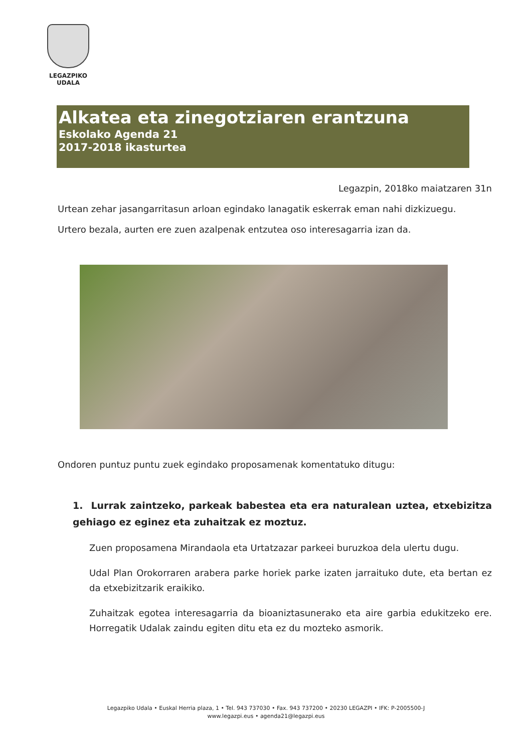LEGAZPIKO
UDALA
Alkatea eta zinegotziaren erantzuna
Eskolako Agenda 21
2017-2018 ikasturtea
Legazpin, 2018ko maiatzaren 31n
Urtean zehar jasangarritasun arloan egindako lanagatik eskerrak eman nahi dizkizuegu.
Urtero bezala, aurten ere zuen azalpenak entzutea oso interesagarria izan da.
Ondoren puntuz puntu zuek egindako proposamenak komentatuko ditugu:
1. Lurrak zaintzeko, parkeak babestea eta era naturalean uztea, etxebizitza gehiago ez eginez eta zuhaitzak ez moztuz.
Zuen proposamena Mirandaola eta Urtatzazar parkeei buruzkoa dela ulertu dugu.
Udal Plan Orokorraren arabera parke horiek parke izaten jarraituko dute, eta bertan ez da etxebizitzarik eraikiko.
Zuhaitzak egotea interesagarria da bioaniztasunerako eta aire garbia edukitzeko ere. Horregatik Udalak zaindu egiten ditu eta ez du mozteko asmorik.
Legazpiko Udala • Euskal Herria plaza, 1 • Tel. 943 737030 • Fax. 943 737200 • 20230 LEGAZPI • IFK: P-2005500-J
www.legazpi.eus • agenda21@legazpi.eus